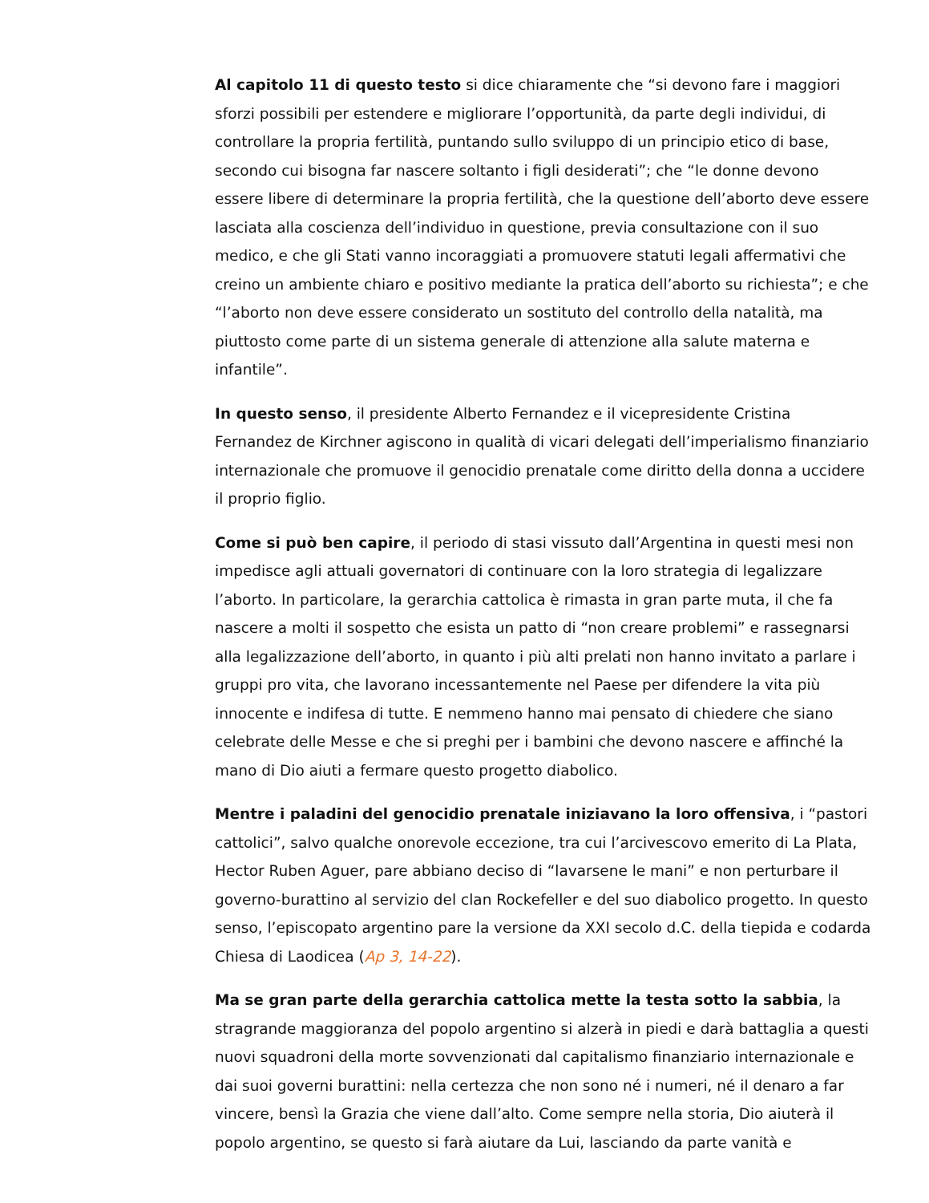Al capitolo 11 di questo testo si dice chiaramente che “si devono fare i maggiori sforzi possibili per estendere e migliorare l’opportunità, da parte degli individui, di controllare la propria fertilità, puntando sullo sviluppo di un principio etico di base, secondo cui bisogna far nascere soltanto i figli desiderati”; che “le donne devono essere libere di determinare la propria fertilità, che la questione dell’aborto deve essere lasciata alla coscienza dell’individuo in questione, previa consultazione con il suo medico, e che gli Stati vanno incoraggiati a promuovere statuti legali affermativi che creino un ambiente chiaro e positivo mediante la pratica dell’aborto su richiesta”; e che “l’aborto non deve essere considerato un sostituto del controllo della natalità, ma piuttosto come parte di un sistema generale di attenzione alla salute materna e infantile”.
In questo senso, il presidente Alberto Fernandez e il vicepresidente Cristina Fernandez de Kirchner agiscono in qualità di vicari delegati dell’imperialismo finanziario internazionale che promuove il genocidio prenatale come diritto della donna a uccidere il proprio figlio.
Come si può ben capire, il periodo di stasi vissuto dall’Argentina in questi mesi non impedisce agli attuali governatori di continuare con la loro strategia di legalizzare l’aborto. In particolare, la gerarchia cattolica è rimasta in gran parte muta, il che fa nascere a molti il sospetto che esista un patto di “non creare problemi” e rassegnarsi alla legalizzazione dell’aborto, in quanto i più alti prelati non hanno invitato a parlare i gruppi pro vita, che lavorano incessantemente nel Paese per difendere la vita più innocente e indifesa di tutte. E nemmeno hanno mai pensato di chiedere che siano celebrate delle Messe e che si preghi per i bambini che devono nascere e affinché la mano di Dio aiuti a fermare questo progetto diabolico.
Mentre i paladini del genocidio prenatale iniziavano la loro offensiva, i “pastori cattolici”, salvo qualche onorevole eccezione, tra cui l’arcivescovo emerito di La Plata, Hector Ruben Aguer, pare abbiano deciso di “lavarsene le mani” e non perturbare il governo-burattino al servizio del clan Rockefeller e del suo diabolico progetto. In questo senso, l’episcopato argentino pare la versione da XXI secolo d.C. della tiepida e codarda Chiesa di Laodicea (Ap 3, 14-22).
Ma se gran parte della gerarchia cattolica mette la testa sotto la sabbia, la stragrande maggioranza del popolo argentino si alzerà in piedi e darà battaglia a questi nuovi squadroni della morte sovvenzionati dal capitalismo finanziario internazionale e dai suoi governi burattini: nella certezza che non sono né i numeri, né il denaro a far vincere, bensì la Grazia che viene dall’alto. Come sempre nella storia, Dio aiuterà il popolo argentino, se questo si farà aiutare da Lui, lasciando da parte vanità e